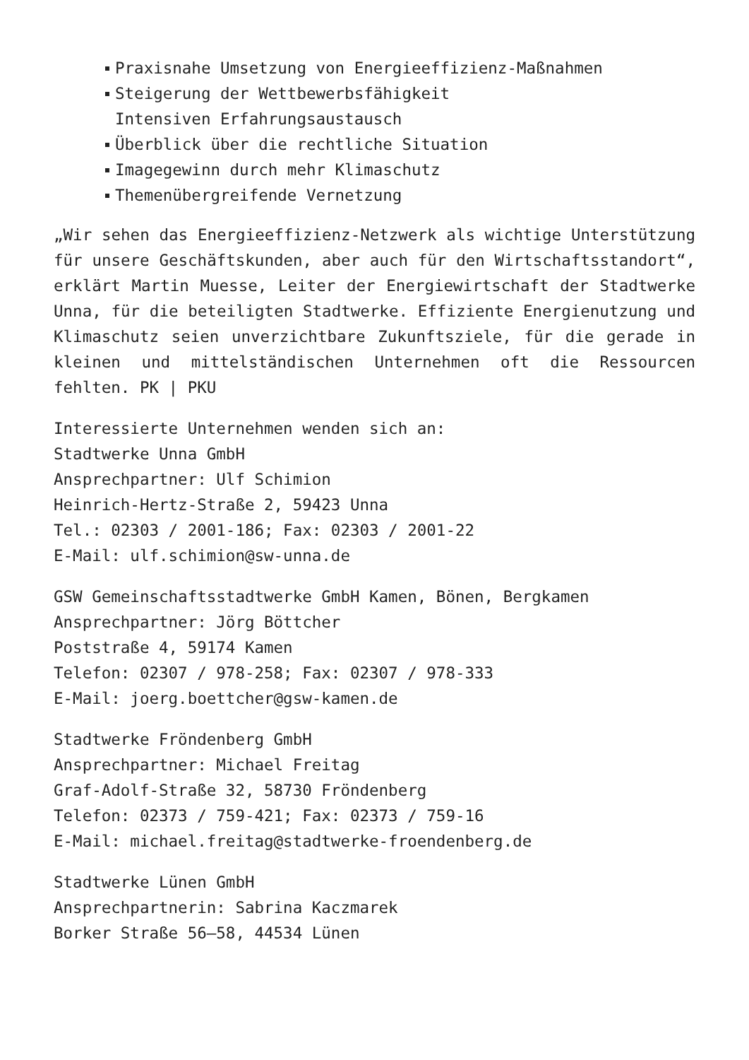Praxisnahe Umsetzung von Energieeffizienz-Maßnahmen
Steigerung der Wettbewerbsfähigkeit
Intensiven Erfahrungsaustausch
Überblick über die rechtliche Situation
Imagegewinn durch mehr Klimaschutz
Themenübergreifende Vernetzung
„Wir sehen das Energieeffizienz-Netzwerk als wichtige Unterstützung für unsere Geschäftskunden, aber auch für den Wirtschaftsstandort“, erklärt Martin Muesse, Leiter der Energiewirtschaft der Stadtwerke Unna, für die beteiligten Stadtwerke. Effiziente Energienutzung und Klimaschutz seien unverzichtbare Zukunftsziele, für die gerade in kleinen und mittelständischen Unternehmen oft die Ressourcen fehlten. PK | PKU
Interessierte Unternehmen wenden sich an:
Stadtwerke Unna GmbH
Ansprechpartner: Ulf Schimion
Heinrich-Hertz-Straße 2, 59423 Unna
Tel.: 02303 / 2001-186; Fax: 02303 / 2001-22
E-Mail: ulf.schimion@sw-unna.de
GSW Gemeinschaftsstadtwerke GmbH Kamen, Bönen, Bergkamen
Ansprechpartner: Jörg Böttcher
Poststraße 4, 59174 Kamen
Telefon: 02307 / 978-258; Fax: 02307 / 978-333
E-Mail: joerg.boettcher@gsw-kamen.de
Stadtwerke Fröndenberg GmbH
Ansprechpartner: Michael Freitag
Graf-Adolf-Straße 32, 58730 Fröndenberg
Telefon: 02373 / 759-421; Fax: 02373 / 759-16
E-Mail: michael.freitag@stadtwerke-froendenberg.de
Stadtwerke Lünen GmbH
Ansprechpartnerin: Sabrina Kaczmarek
Borker Straße 56–58, 44534 Lünen